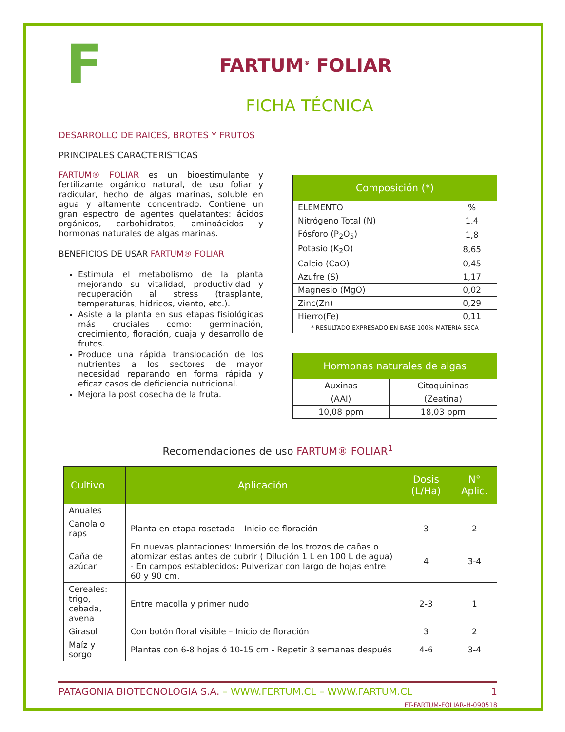F
FARTUM<sup>®</sup> FOLIAR
FICHA TÉCNICA
DESARROLLO DE RAICES, BROTES Y FRUTOS
PRINCIPALES CARACTERISTICAS
FARTUM® FOLIAR es un bioestimulante y fertilizante orgánico natural, de uso foliar y radicular, hecho de algas marinas, soluble en agua y altamente concentrado. Contiene un gran espectro de agentes quelatantes: ácidos orgánicos, carbohidratos, aminoácidos y hormonas naturales de algas marinas.
BENEFICIOS DE USAR FARTUM® FOLIAR
Estimula el metabolismo de la planta mejorando su vitalidad, productividad y recuperación al stress (trasplante, temperaturas, hídricos, viento, etc.).
Asiste a la planta en sus etapas fisiológicas más cruciales como: germinación, crecimiento, floración, cuaja y desarrollo de frutos.
Produce una rápida translocación de los nutrientes a los sectores de mayor necesidad reparando en forma rápida y eficaz casos de deficiencia nutricional.
Mejora la post cosecha de la fruta.
| Composición (*) | |
| --- | --- |
| ELEMENTO | % |
| Nitrógeno Total (N) | 1,4 |
| Fósforo (P<sub>2</sub>O<sub>5</sub>) | 1,8 |
| Potasio (K<sub>2</sub>O) | 8,65 |
| Calcio (CaO) | 0,45 |
| Azufre (S) | 1,17 |
| Magnesio (MgO) | 0,02 |
| Zinc(Zn) | 0,29 |
| Hierro(Fe) | 0,11 |
| * RESULTADO EXPRESADO EN BASE 100% MATERIA SECA | |
| Hormonas naturales de algas | |
| --- | --- |
| Auxinas | Citoquininas |
| (AAI) | (Zeatina) |
| 10,08 ppm | 18,03 ppm |
Recomendaciones de uso FARTUM® FOLIAR<sup>1</sup>
| Cultivo | Aplicación | Dosis (L/Ha) | N° Aplic. |
| --- | --- | --- | --- |
| Anuales | | | |
| Canola o raps | Planta en etapa rosetada – Inicio de floración | 3 | 2 |
| Caña de azúcar | En nuevas plantaciones: Inmersión de los trozos de cañas o atomizar estas antes de cubrir ( Dilución 1 L en 100 L de agua) - En campos establecidos: Pulverizar con largo de hojas entre 60 y 90 cm. | 4 | 3-4 |
| Cereales: trigo, cebada, avena | Entre macolla y primer nudo | 2-3 | 1 |
| Girasol | Con botón floral visible – Inicio de floración | 3 | 2 |
| Maíz y sorgo | Plantas con 6-8 hojas ó 10-15 cm - Repetir 3 semanas después | 4-6 | 3-4 |
PATAGONIA BIOTECNOLOGIA S.A. – WWW.FERTUM.CL – WWW.FARTUM.CL 1
FT-FARTUM-FOLIAR-H-090518